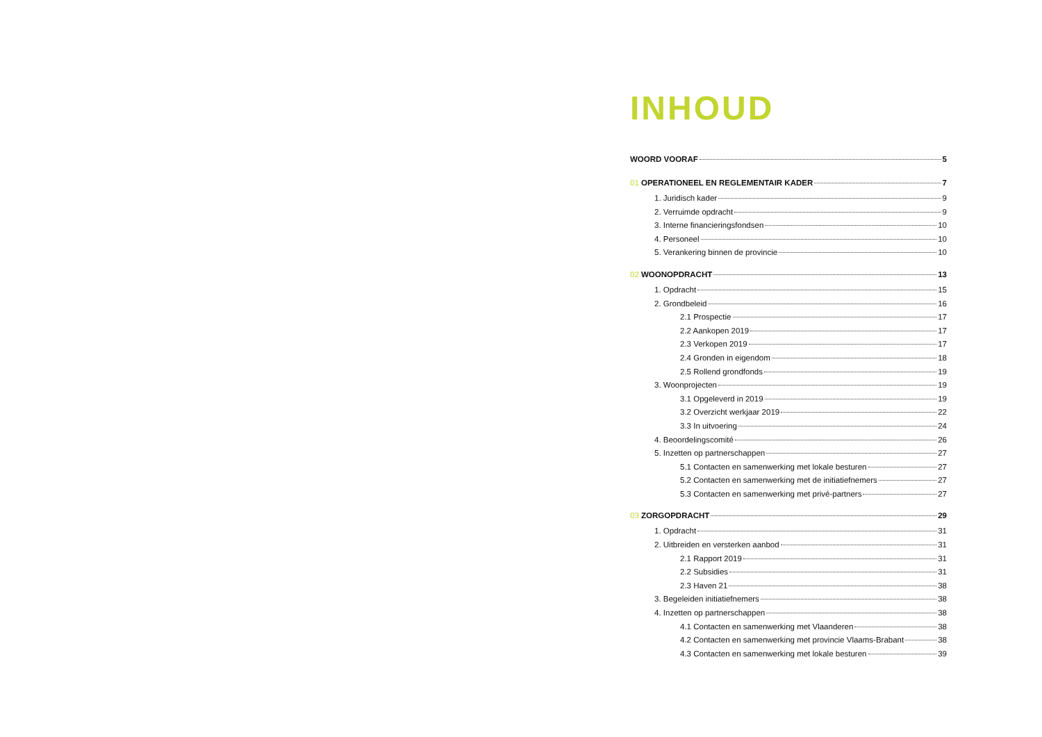INHOUD
WOORD VOORAF 5
01 OPERATIONEEL EN REGLEMENTAIR KADER 7
1. Juridisch kader 9
2. Verruimde opdracht 9
3. Interne financieringsfondsen 10
4. Personeel 10
5. Verankering binnen de provincie 10
02 WOONOPDRACHT 13
1. Opdracht 15
2. Grondbeleid 16
2.1 Prospectie 17
2.2 Aankopen 2019 17
2.3 Verkopen 2019 17
2.4 Gronden in eigendom 18
2.5 Rollend grondfonds 19
3. Woonprojecten 19
3.1 Opgeleverd in 2019 19
3.2 Overzicht werkjaar 2019 22
3.3 In uitvoering 24
4. Beoordelingscomité 26
5. Inzetten op partnerschappen 27
5.1 Contacten en samenwerking met lokale besturen 27
5.2 Contacten en samenwerking met de initiatiefnemers 27
5.3 Contacten en samenwerking met privé-partners 27
03 ZORGOPDRACHT 29
1. Opdracht 31
2. Uitbreiden en versterken aanbod 31
2.1 Rapport 2019 31
2.2 Subsidies 31
2.3 Haven 21 38
3. Begeleiden initiatiefnemers 38
4. Inzetten op partnerschappen 38
4.1 Contacten en samenwerking met Vlaanderen 38
4.2 Contacten en samenwerking met provincie Vlaams-Brabant 38
4.3 Contacten en samenwerking met lokale besturen 39